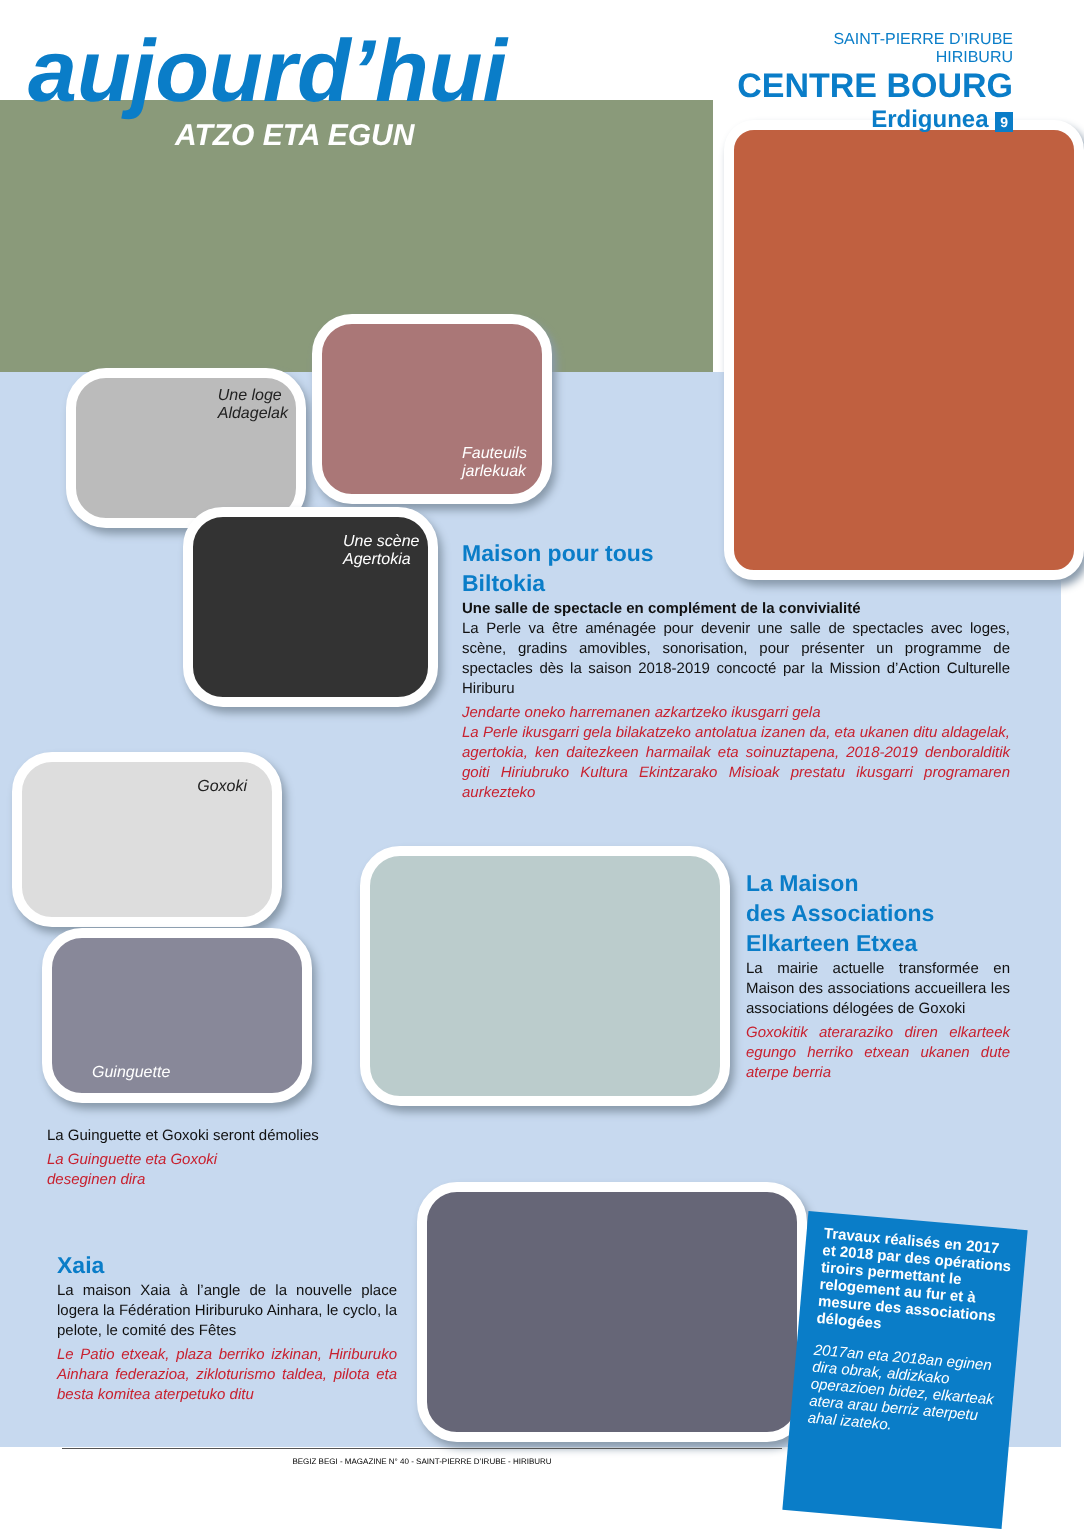aujourd’hui
SAINT-PIERRE D’IRUBE
HIRIBURU
CENTRE BOURG
Erdigunea 9
ATZO ETA EGUN
Une loge
Aldagelak
Fauteuils
jarlekuak
Une scène
Agertokia
Goxoki
Guinguette
Maison pour tous
Biltokia
Une salle de spectacle en complément de la convivialité
La Perle va être aménagée pour devenir une salle de spectacles avec loges, scène, gradins amovibles, sonorisation, pour présenter un programme de spectacles dès la saison 2018-2019 concocté par la Mission d’Action Culturelle Hiriburu
Jendarte oneko harremanen azkartzeko ikusgarri gela
La Perle ikusgarri gela bilakatzeko antolatua izanen da, eta ukanen ditu aldagelak, agertokia, ken daitezkeen harmailak eta soinuztapena, 2018-2019 denboralditik goiti Hiriubruko Kultura Ekintzarako Misioak prestatu ikusgarri programaren aurkezteko
La Maison
des Associations
Elkarteen Etxea
La mairie actuelle transformée en Maison des associations accueillera les associations délogées de Goxoki
Goxokitik ateraraziko diren elkarteek egungo herriko etxean ukanen dute aterpe berria
La Guinguette et Goxoki seront démolies
La Guinguette eta Goxoki
deseginen dira
Xaia
La maison Xaia à l’angle de la nouvelle place logera la Fédération Hiriburuko Ainhara, le cyclo, la pelote, le comité des Fêtes
Le Patio etxeak, plaza berriko izkinan, Hiriburuko Ainhara federazioa, zikloturismo taldea, pilota eta besta komitea aterpetuko ditu
Travaux réalisés en 2017 et 2018 par des opérations tiroirs permettant le relogement au fur et à mesure des associations délogées
2017an eta 2018an eginen dira obrak, aldizkako operazioen bidez, elkarteak atera arau berriz aterpetu ahal izateko.
BEGIZ BEGI - MAGAZINE N° 40 - SAINT-PIERRE D’IRUBE - HIRIBURU